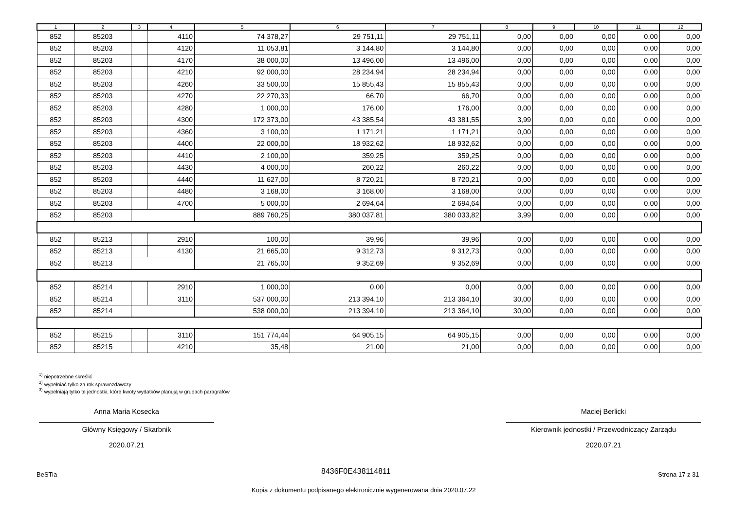| 1 | 2 | 3 | 4 | 5 | 6 | 7 | 8 | 9 | 10 | 11 | 12 |
| --- | --- | --- | --- | --- | --- | --- | --- | --- | --- | --- | --- |
| 852 | 85203 | | 4110 | 74 378,27 | 29 751,11 | 29 751,11 | 0,00 | 0,00 | 0,00 | 0,00 | 0,00 |
| 852 | 85203 | | 4120 | 11 053,81 | 3 144,80 | 3 144,80 | 0,00 | 0,00 | 0,00 | 0,00 | 0,00 |
| 852 | 85203 | | 4170 | 38 000,00 | 13 496,00 | 13 496,00 | 0,00 | 0,00 | 0,00 | 0,00 | 0,00 |
| 852 | 85203 | | 4210 | 92 000,00 | 28 234,94 | 28 234,94 | 0,00 | 0,00 | 0,00 | 0,00 | 0,00 |
| 852 | 85203 | | 4260 | 33 500,00 | 15 855,43 | 15 855,43 | 0,00 | 0,00 | 0,00 | 0,00 | 0,00 |
| 852 | 85203 | | 4270 | 22 270,33 | 66,70 | 66,70 | 0,00 | 0,00 | 0,00 | 0,00 | 0,00 |
| 852 | 85203 | | 4280 | 1 000,00 | 176,00 | 176,00 | 0,00 | 0,00 | 0,00 | 0,00 | 0,00 |
| 852 | 85203 | | 4300 | 172 373,00 | 43 385,54 | 43 381,55 | 3,99 | 0,00 | 0,00 | 0,00 | 0,00 |
| 852 | 85203 | | 4360 | 3 100,00 | 1 171,21 | 1 171,21 | 0,00 | 0,00 | 0,00 | 0,00 | 0,00 |
| 852 | 85203 | | 4400 | 22 000,00 | 18 932,62 | 18 932,62 | 0,00 | 0,00 | 0,00 | 0,00 | 0,00 |
| 852 | 85203 | | 4410 | 2 100,00 | 359,25 | 359,25 | 0,00 | 0,00 | 0,00 | 0,00 | 0,00 |
| 852 | 85203 | | 4430 | 4 000,00 | 260,22 | 260,22 | 0,00 | 0,00 | 0,00 | 0,00 | 0,00 |
| 852 | 85203 | | 4440 | 11 627,00 | 8 720,21 | 8 720,21 | 0,00 | 0,00 | 0,00 | 0,00 | 0,00 |
| 852 | 85203 | | 4480 | 3 168,00 | 3 168,00 | 3 168,00 | 0,00 | 0,00 | 0,00 | 0,00 | 0,00 |
| 852 | 85203 | | 4700 | 5 000,00 | 2 694,64 | 2 694,64 | 0,00 | 0,00 | 0,00 | 0,00 | 0,00 |
| 852 | 85203 | | | 889 760,25 | 380 037,81 | 380 033,82 | 3,99 | 0,00 | 0,00 | 0,00 | 0,00 |
| 852 | 85213 | | 2910 | 100,00 | 39,96 | 39,96 | 0,00 | 0,00 | 0,00 | 0,00 | 0,00 |
| 852 | 85213 | | 4130 | 21 665,00 | 9 312,73 | 9 312,73 | 0,00 | 0,00 | 0,00 | 0,00 | 0,00 |
| 852 | 85213 | | | 21 765,00 | 9 352,69 | 9 352,69 | 0,00 | 0,00 | 0,00 | 0,00 | 0,00 |
| 852 | 85214 | | 2910 | 1 000,00 | 0,00 | 0,00 | 0,00 | 0,00 | 0,00 | 0,00 | 0,00 |
| 852 | 85214 | | 3110 | 537 000,00 | 213 394,10 | 213 364,10 | 30,00 | 0,00 | 0,00 | 0,00 | 0,00 |
| 852 | 85214 | | | 538 000,00 | 213 394,10 | 213 364,10 | 30,00 | 0,00 | 0,00 | 0,00 | 0,00 |
| 852 | 85215 | | 3110 | 151 774,44 | 64 905,15 | 64 905,15 | 0,00 | 0,00 | 0,00 | 0,00 | 0,00 |
| 852 | 85215 | | 4210 | 35,48 | 21,00 | 21,00 | 0,00 | 0,00 | 0,00 | 0,00 | 0,00 |
<sup>1)</sup> niepotrzebne skreślić
<sup>2)</sup> wypełniać tylko za rok sprawozdawczy
<sup>3)</sup> wypełniają tylko te jednostki, które kwoty wydatków planują w grupach paragrafów
Anna Maria Kosecka
Główny Księgowy / Skarbnik
2020.07.21
Maciej Berlicki
Kierownik jednostki / Przewodniczący Zarządu
2020.07.21
BeSTia 8436F0E438114811 Strona 17 z 31
Kopia z dokumentu podpisanego elektronicznie wygenerowana dnia 2020.07.22